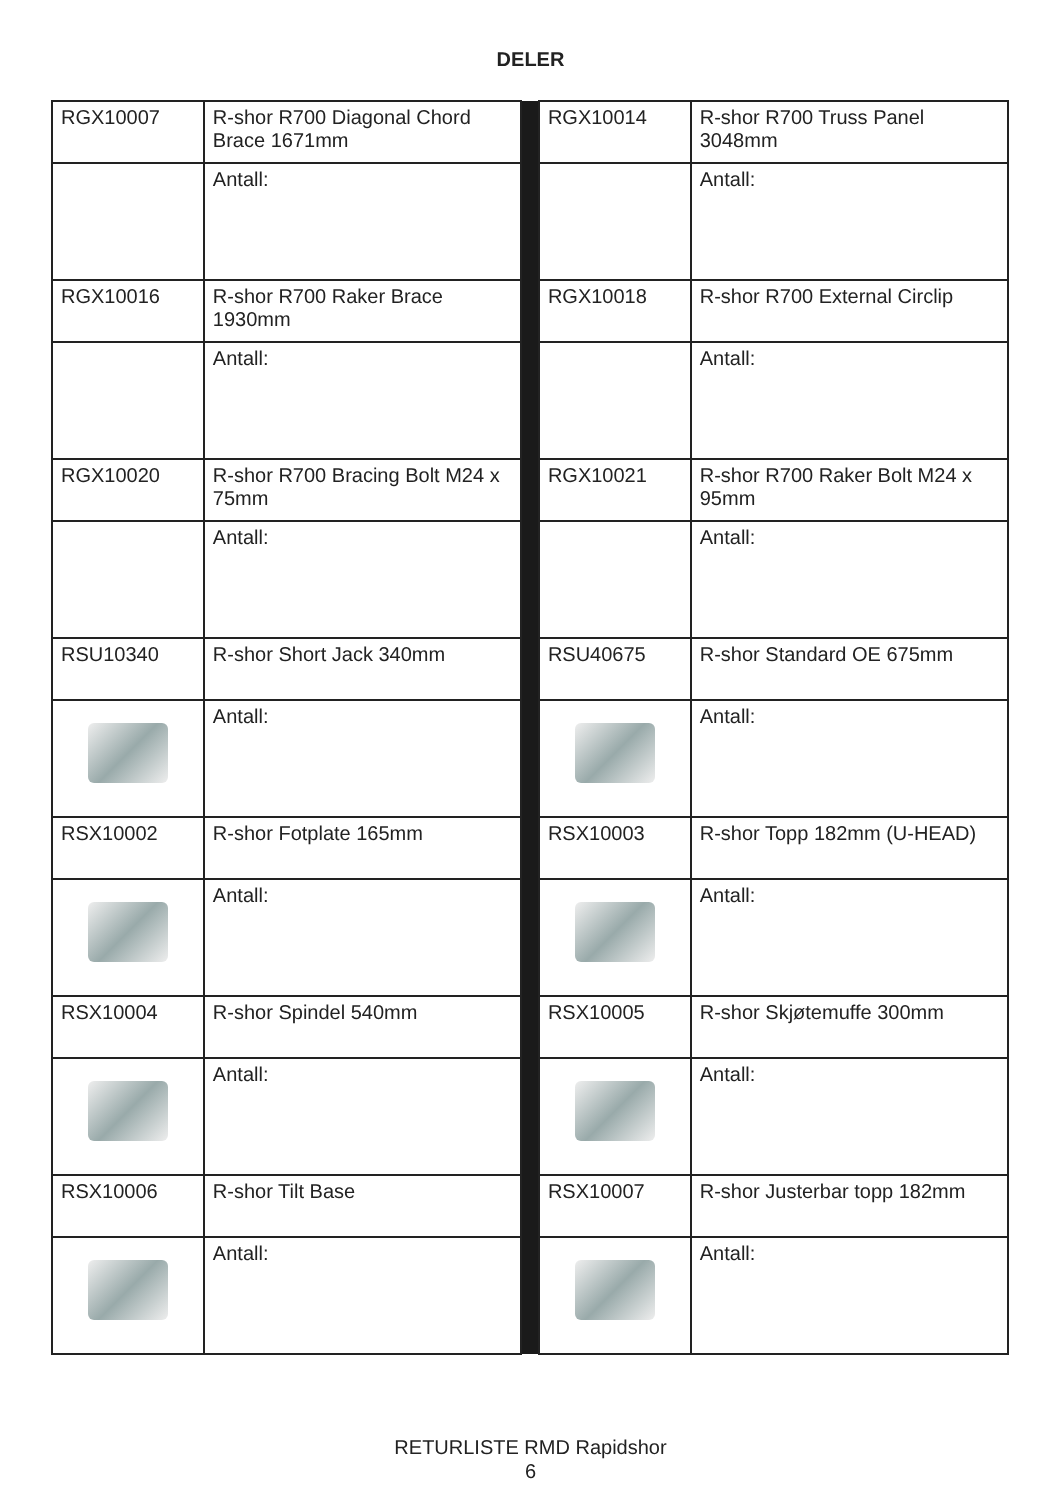DELER
| RGX10007 | R-shor R700 Diagonal Chord Brace 1671mm | | RGX10014 | R-shor R700 Truss Panel 3048mm |
| | Antall: | | | Antall: |
| RGX10016 | R-shor R700 Raker Brace 1930mm | | RGX10018 | R-shor R700 External Circlip |
| | Antall: | | | Antall: |
| RGX10020 | R-shor R700 Bracing Bolt M24 x 75mm | | RGX10021 | R-shor R700 Raker Bolt M24 x 95mm |
| | Antall: | | | Antall: |
| RSU10340 | R-shor Short Jack 340mm | | RSU40675 | R-shor Standard OE 675mm |
| | Antall: | | | Antall: |
| RSX10002 | R-shor Fotplate 165mm | | RSX10003 | R-shor Topp 182mm (U-HEAD) |
| | Antall: | | | Antall: |
| RSX10004 | R-shor Spindel 540mm | | RSX10005 | R-shor Skjøtemuffe 300mm |
| | Antall: | | | Antall: |
| RSX10006 | R-shor Tilt Base | | RSX10007 | R-shor Justerbar topp 182mm |
| | Antall: | | | Antall: |
RETURLISTE RMD Rapidshor
6